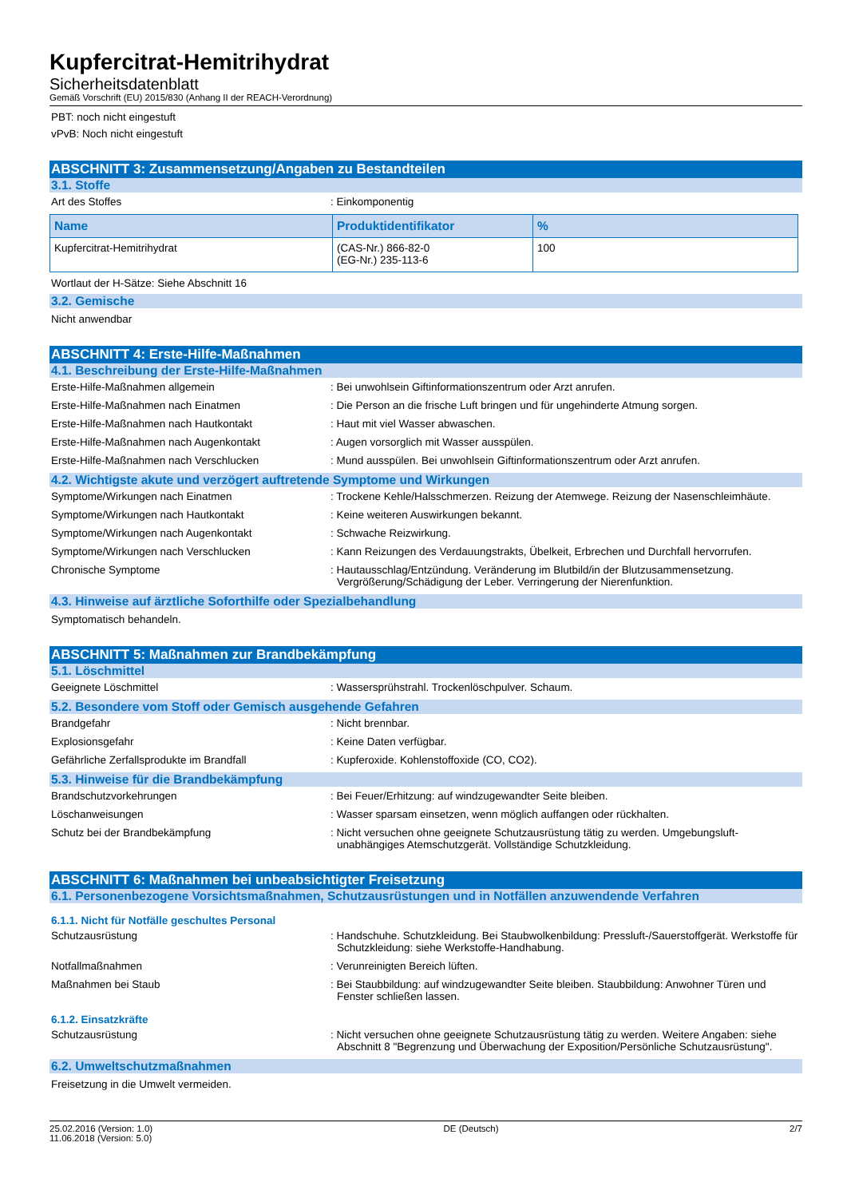Kupfercitrat-Hemitrihydrat
Sicherheitsdatenblatt
Gemäß Vorschrift (EU) 2015/830 (Anhang II der REACH-Verordnung)
PBT: noch nicht eingestuft
vPvB: Noch nicht eingestuft
ABSCHNITT 3: Zusammensetzung/Angaben zu Bestandteilen
3.1. Stoffe
Art des Stoffes : Einkomponentig
| Name | Produktidentifikator | % |
| --- | --- | --- |
| Kupfercitrat-Hemitrihydrat | (CAS-Nr.) 866-82-0 (EG-Nr.) 235-113-6 | 100 |
Wortlaut der H-Sätze: Siehe Abschnitt 16
3.2. Gemische
Nicht anwendbar
ABSCHNITT 4: Erste-Hilfe-Maßnahmen
4.1. Beschreibung der Erste-Hilfe-Maßnahmen
Erste-Hilfe-Maßnahmen allgemein : Bei unwohlsein Giftinformationszentrum oder Arzt anrufen.
Erste-Hilfe-Maßnahmen nach Einatmen : Die Person an die frische Luft bringen und für ungehinderte Atmung sorgen.
Erste-Hilfe-Maßnahmen nach Hautkontakt : Haut mit viel Wasser abwaschen.
Erste-Hilfe-Maßnahmen nach Augenkontakt : Augen vorsorglich mit Wasser ausspülen.
Erste-Hilfe-Maßnahmen nach Verschlucken : Mund ausspülen. Bei unwohlsein Giftinformationszentrum oder Arzt anrufen.
4.2. Wichtigste akute und verzögert auftretende Symptome und Wirkungen
Symptome/Wirkungen nach Einatmen : Trockene Kehle/Halsschmerzen. Reizung der Atemwege. Reizung der Nasenschleimhäute.
Symptome/Wirkungen nach Hautkontakt : Keine weiteren Auswirkungen bekannt.
Symptome/Wirkungen nach Augenkontakt : Schwache Reizwirkung.
Symptome/Wirkungen nach Verschlucken : Kann Reizungen des Verdauungstrakts, Übelkeit, Erbrechen und Durchfall hervorrufen.
Chronische Symptome : Hautausschlag/Entzündung. Veränderung im Blutbild/in der Blutzusammensetzung. Vergrößerung/Schädigung der Leber. Verringerung der Nierenfunktion.
4.3. Hinweise auf ärztliche Soforthilfe oder Spezialbehandlung
Symptomatisch behandeln.
ABSCHNITT 5: Maßnahmen zur Brandbekämpfung
5.1. Löschmittel
Geeignete Löschmittel : Wassersprühstrahl. Trockenlöschpulver. Schaum.
5.2. Besondere vom Stoff oder Gemisch ausgehende Gefahren
Brandgefahr : Nicht brennbar.
Explosionsgefahr : Keine Daten verfügbar.
Gefährliche Zerfallsprodukte im Brandfall : Kupferoxide. Kohlenstoffoxide (CO, CO2).
5.3. Hinweise für die Brandbekämpfung
Brandschutzvorkehrungen : Bei Feuer/Erhitzung: auf windzugewandter Seite bleiben.
Löschanweisungen : Wasser sparsam einsetzen, wenn möglich auffangen oder rückhalten.
Schutz bei der Brandbekämpfung : Nicht versuchen ohne geeignete Schutzausrüstung tätig zu werden. Umgebungsluft-unabhängiges Atemschutzgerät. Vollständige Schutzkleidung.
ABSCHNITT 6: Maßnahmen bei unbeabsichtigter Freisetzung
6.1. Personenbezogene Vorsichtsmaßnahmen, Schutzausrüstungen und in Notfällen anzuwendende Verfahren
6.1.1. Nicht für Notfälle geschultes Personal
Schutzausrüstung : Handschuhe. Schutzkleidung. Bei Staubwolkenbildung: Pressluft-/Sauerstoffgerät. Werkstoffe für Schutzkleidung: siehe Werkstoffe-Handhabung.
Notfallmaßnahmen : Verunreinigten Bereich lüften.
Maßnahmen bei Staub : Bei Staubbildung: auf windzugewandter Seite bleiben. Staubbildung: Anwohner Türen und Fenster schließen lassen.
6.1.2. Einsatzkräfte
Schutzausrüstung : Nicht versuchen ohne geeignete Schutzausrüstung tätig zu werden. Weitere Angaben: siehe Abschnitt 8 "Begrenzung und Überwachung der Exposition/Persönliche Schutzausrüstung".
6.2. Umweltschutzmaßnahmen
Freisetzung in die Umwelt vermeiden.
25.02.2016 (Version: 1.0)
11.06.2018 (Version: 5.0)
DE (Deutsch) 2/7